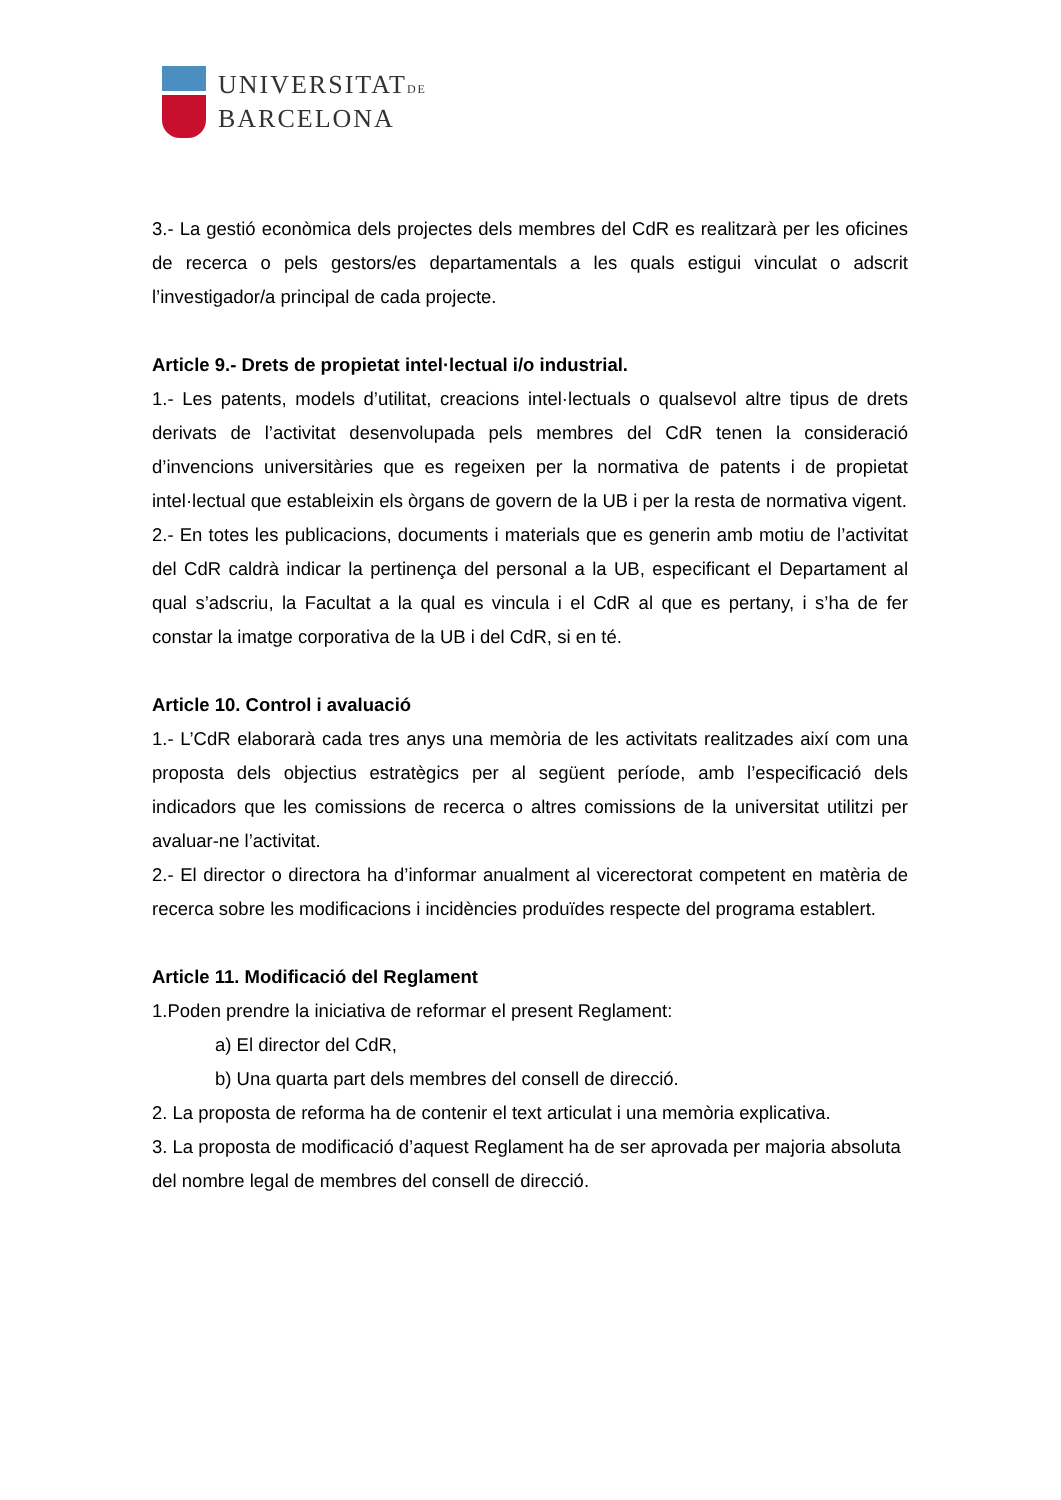UNIVERSITATDE
BARCELONA
3.- La gestió econòmica dels projectes dels membres del CdR es realitzarà per les oficines de recerca o pels gestors/es departamentals a les quals estigui vinculat o adscrit l’investigador/a principal de cada projecte.
Article 9.- Drets de propietat intel·lectual i/o industrial.
1.- Les patents, models d’utilitat, creacions intel·lectuals o qualsevol altre tipus de drets derivats de l’activitat desenvolupada pels membres del CdR tenen la consideració d’invencions universitàries que es regeixen per la normativa de patents i de propietat intel·lectual que estableixin els òrgans de govern de la UB i per la resta de normativa vigent.
2.- En totes les publicacions, documents i materials que es generin amb motiu de l’activitat del CdR caldrà indicar la pertinença del personal a la UB, especificant el Departament al qual s’adscriu, la Facultat a la qual es vincula i el CdR al que es pertany, i s’ha de fer constar la imatge corporativa de la UB i del CdR, si en té.
Article 10. Control i avaluació
1.- L’CdR elaborarà cada tres anys una memòria de les activitats realitzades així com una proposta dels objectius estratègics per al següent període, amb l’especificació dels indicadors que les comissions de recerca o altres comissions de la universitat utilitzi per avaluar-ne l’activitat.
2.- El director o directora ha d’informar anualment al vicerectorat competent en matèria de recerca sobre les modificacions i incidències produïdes respecte del programa establert.
Article 11. Modificació del Reglament
1.Poden prendre la iniciativa de reformar el present Reglament:
a) El director del CdR,
b) Una quarta part dels membres del consell de direcció.
2. La proposta de reforma ha de contenir el text articulat i una memòria explicativa.
3. La proposta de modificació d’aquest Reglament ha de ser aprovada per majoria absoluta del nombre legal de membres del consell de direcció.